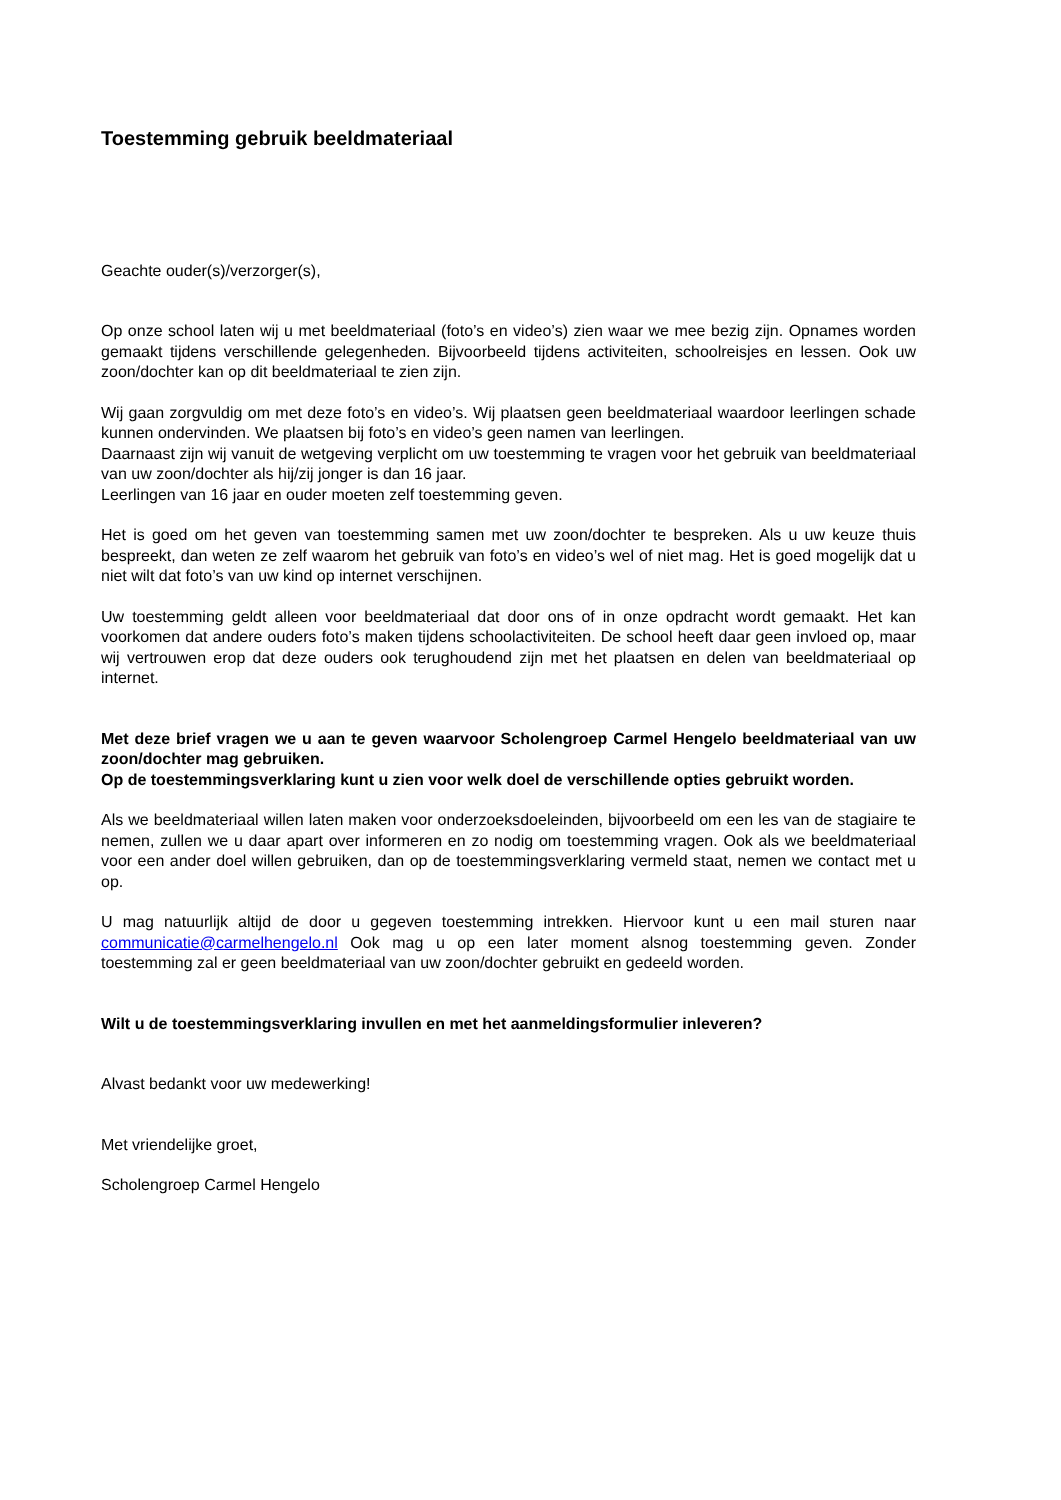Toestemming gebruik beeldmateriaal
Geachte ouder(s)/verzorger(s),
Op onze school laten wij u met beeldmateriaal (foto’s en video’s) zien waar we mee bezig zijn. Opnames worden gemaakt tijdens verschillende gelegenheden. Bijvoorbeeld tijdens activiteiten, schoolreisjes en lessen. Ook uw zoon/dochter kan op dit beeldmateriaal te zien zijn.
Wij gaan zorgvuldig om met deze foto’s en video’s. Wij plaatsen geen beeldmateriaal waardoor leerlingen schade kunnen ondervinden. We plaatsen bij foto’s en video’s geen namen van leerlingen.
Daarnaast zijn wij vanuit de wetgeving verplicht om uw toestemming te vragen voor het gebruik van beeldmateriaal van uw zoon/dochter als hij/zij jonger is dan 16 jaar.
Leerlingen van 16 jaar en ouder moeten zelf toestemming geven.
Het is goed om het geven van toestemming samen met uw zoon/dochter te bespreken. Als u uw keuze thuis bespreekt, dan weten ze zelf waarom het gebruik van foto’s en video’s wel of niet mag. Het is goed mogelijk dat u niet wilt dat foto’s van uw kind op internet verschijnen.
Uw toestemming geldt alleen voor beeldmateriaal dat door ons of in onze opdracht wordt gemaakt. Het kan voorkomen dat andere ouders foto’s maken tijdens schoolactiviteiten. De school heeft daar geen invloed op, maar wij vertrouwen erop dat deze ouders ook terughoudend zijn met het plaatsen en delen van beeldmateriaal op internet.
Met deze brief vragen we u aan te geven waarvoor Scholengroep Carmel Hengelo beeldmateriaal van uw zoon/dochter mag gebruiken.
Op de toestemmingsverklaring kunt u zien voor welk doel de verschillende opties gebruikt worden.
Als we beeldmateriaal willen laten maken voor onderzoeksdoeleinden, bijvoorbeeld om een les van de stagiaire te nemen, zullen we u daar apart over informeren en zo nodig om toestemming vragen. Ook als we beeldmateriaal voor een ander doel willen gebruiken, dan op de toestemmingsverklaring vermeld staat, nemen we contact met u op.
U mag natuurlijk altijd de door u gegeven toestemming intrekken. Hiervoor kunt u een mail sturen naar communicatie@carmelhengelo.nl Ook mag u op een later moment alsnog toestemming geven. Zonder toestemming zal er geen beeldmateriaal van uw zoon/dochter gebruikt en gedeeld worden.
Wilt u de toestemmingsverklaring invullen en met het aanmeldingsformulier inleveren?
Alvast bedankt voor uw medewerking!
Met vriendelijke groet,
Scholengroep Carmel Hengelo